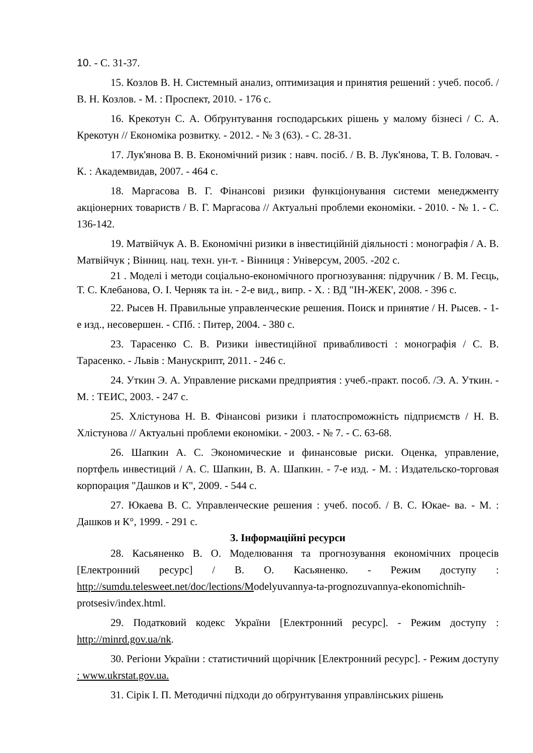10. - С. 31-37.
15. Козлов В. Н. Системный анализ, оптимизация и принятия решений : учеб. пособ. / В. Н. Козлов. - М. : Проспект, 2010. - 176 с.
16. Крекотун С. А. Обґрунтування господарських рішень у малому бізнесі / С. А. Крекотун // Економіка розвитку. - 2012. - № 3 (63). - С. 28-31.
17. Лук'янова В. В. Економічний ризик : навч. посіб. / В. В. Лук'янова, Т. В. Головач. - К. : Академвидав, 2007. - 464 с.
18. Маргасова В. Г. Фінансові ризики функціонування системи менеджменту акціонерних товариств / В. Г. Маргасова // Актуальні проблеми економіки. - 2010. - № 1. - С. 136-142.
19. Матвійчук А. В. Економічні ризики в інвестиційній діяльності : монографія / А. В. Матвійчук ; Вінниц. нац. техн. ун-т. - Вінниця : Універсум, 2005. -202 с.
21 . Моделі і методи соціально-економічного прогнозування: підручник / В. М. Геєць, Т. С. Клебанова, О. І. Черняк та ін. - 2-е вид., випр. - X. : ВД "ІН-ЖЕК', 2008. - 396 с.
22. Рысев Н. Правильные управленческие решения. Поиск и принятие / Н. Рысев. - 1-е изд., несовершен. - СПб. : Питер, 2004. - 380 с.
23. Тарасенко С. В. Ризики інвестиційної привабливості : монографія / С. В. Тарасенко. - Львів : Манускрипт, 2011. - 246 с.
24. Уткин Э. А. Управление рисками предприятия : учеб.-практ. пособ. /Э. А. Уткин. - М. : ТЕИС, 2003. - 247 с.
25. Хлістунова Н. В. Фінансові ризики і платоспроможність підприємств / Н. В. Хлістунова // Актуальні проблеми економіки. - 2003. - № 7. - С. 63-68.
26. Шапкин А. С. Экономические и финансовые риски. Оценка, управление, портфель инвестиций / А. С. Шапкин, В. А. Шапкин. - 7-е изд. - М. : Издательско-торговая корпорация "Дашков и К", 2009. - 544 с.
27. Юкаева В. С. Управленческие решения : учеб. пособ. / В. С. Юкае- ва. - М. : Дашков и К°, 1999. - 291 с.
3. Інформаційні ресурси
28. Касьяненко В. О. Моделювання та прогнозування економічних процесів [Електронний ресурс] / В. О. Касьяненко. - Режим доступу : http://sumdu.telesweet.net/doc/lections/Modelyuvannya-ta-prognozuvannya-ekonomichnih-protsesiv/index.html.
29. Податковий кодекс України [Електронний ресурс]. - Режим доступу : http://minrd.gov.ua/nk.
30. Регіони України : статистичний щорічник [Електронний ресурс]. - Режим доступу : www.ukrstat.gov.ua.
31. Сірік І. П. Методичні підходи до обґрунтування управлінських рішень